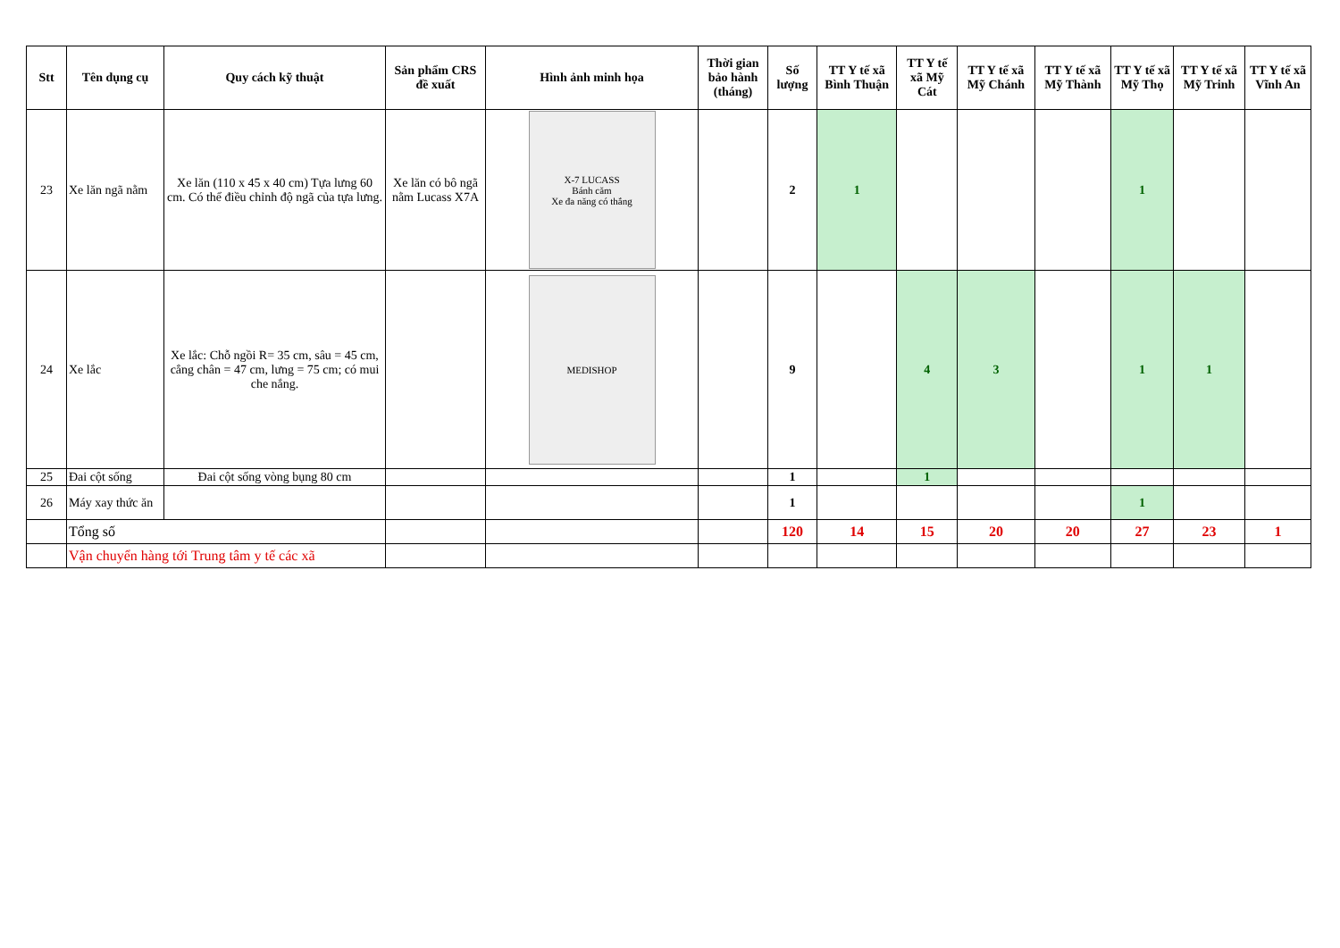| Stt | Tên dụng cụ | Quy cách kỹ thuật | Sản phẩm CRS đề xuất | Hình ảnh minh họa | Thời gian bảo hành (tháng) | Số lượng | TT Y tế xã Bình Thuận | TT Y tế xã Mỹ Cát | TT Y tế xã Mỹ Chánh | TT Y tế xã Mỹ Thành | TT Y tế xã Mỹ Thọ | TT Y tế xã Mỹ Trinh | TT Y tế xã Vĩnh An |
| --- | --- | --- | --- | --- | --- | --- | --- | --- | --- | --- | --- | --- | --- |
| 23 | Xe lăn ngã nằm | Xe lăn (110 x 45 x 40 cm) Tựa lưng 60 cm. Có thể điều chỉnh độ ngã của tựa lưng. | Xe lăn có bô ngã nằm Lucass X7A | X-7 LUCASS Bánh căm Xe đa năng có thắng | | 2 | 1 | | | | 1 | | |
| 24 | Xe lắc | Xe lắc: Chỗ ngồi R= 35 cm, sâu = 45 cm, cẳng chân = 47 cm, lưng = 75 cm; có mui che nắng. | | MEDISHOP | | 9 | | 4 | 3 | | 1 | 1 | |
| 25 | Đai cột sống | Đai cột sống vòng bụng 80 cm | | | | 1 | | 1 | | | | | |
| 26 | Máy xay thức ăn | | | | | 1 | | | | | 1 | | |
| | Tổng số | | | | | 120 | 14 | 15 | 20 | 20 | 27 | 23 | 1 |
| | Vận chuyển hàng tới Trung tâm y tế các xã | | | | | | | | | | | | |